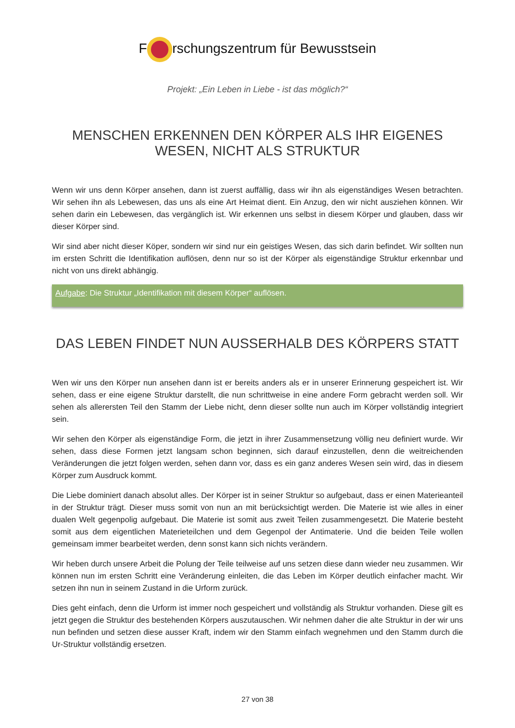F rschungszentrum für Bewusstsein
Projekt: „Ein Leben in Liebe - ist das möglich?“
MENSCHEN ERKENNEN DEN KÖRPER ALS IHR EIGENES WESEN, NICHT ALS STRUKTUR
Wenn wir uns denn Körper ansehen, dann ist zuerst auffällig, dass wir ihn als eigenständiges Wesen betrachten. Wir sehen ihn als Lebewesen, das uns als eine Art Heimat dient. Ein Anzug, den wir nicht ausziehen können. Wir sehen darin ein Lebewesen, das vergänglich ist. Wir erkennen uns selbst in diesem Körper und glauben, dass wir dieser Körper sind.
Wir sind aber nicht dieser Köper, sondern wir sind nur ein geistiges Wesen, das sich darin befindet. Wir sollten nun im ersten Schritt die Identifikation auflösen, denn nur so ist der Körper als eigenständige Struktur erkennbar und nicht von uns direkt abhängig.
Aufgabe: Die Struktur „Identifikation mit diesem Körper“ auflösen.
DAS LEBEN FINDET NUN AUSSERHALB DES KÖRPERS STATT
Wen wir uns den Körper nun ansehen dann ist er bereits anders als er in unserer Erinnerung gespeichert ist. Wir sehen, dass er eine eigene Struktur darstellt, die nun schrittweise in eine andere Form gebracht werden soll. Wir sehen als allerersten Teil den Stamm der Liebe nicht, denn dieser sollte nun auch im Körper vollständig integriert sein.
Wir sehen den Körper als eigenständige Form, die jetzt in ihrer Zusammensetzung völlig neu definiert wurde. Wir sehen, dass diese Formen jetzt langsam schon beginnen, sich darauf einzustellen, denn die weitreichenden Veränderungen die jetzt folgen werden, sehen dann vor, dass es ein ganz anderes Wesen sein wird, das in diesem Körper zum Ausdruck kommt.
Die Liebe dominiert danach absolut alles. Der Körper ist in seiner Struktur so aufgebaut, dass er einen Materieanteil in der Struktur trägt. Dieser muss somit von nun an mit berücksichtigt werden. Die Materie ist wie alles in einer dualen Welt gegenpolig aufgebaut. Die Materie ist somit aus zweit Teilen zusammengesetzt. Die Materie besteht somit aus dem eigentlichen Materieteilchen und dem Gegenpol der Antimaterie. Und die beiden Teile wollen gemeinsam immer bearbeitet werden, denn sonst kann sich nichts verändern.
Wir heben durch unsere Arbeit die Polung der Teile teilweise auf uns setzen diese dann wieder neu zusammen. Wir können nun im ersten Schritt eine Veränderung einleiten, die das Leben im Körper deutlich einfacher macht. Wir setzen ihn nun in seinem Zustand in die Urform zurück.
Dies geht einfach, denn die Urform ist immer noch gespeichert und vollständig als Struktur vorhanden. Diese gilt es jetzt gegen die Struktur des bestehenden Körpers auszutauschen. Wir nehmen daher die alte Struktur in der wir uns nun befinden und setzen diese ausser Kraft, indem wir den Stamm einfach wegnehmen und den Stamm durch die Ur-Struktur vollständig ersetzen.
27 von 38